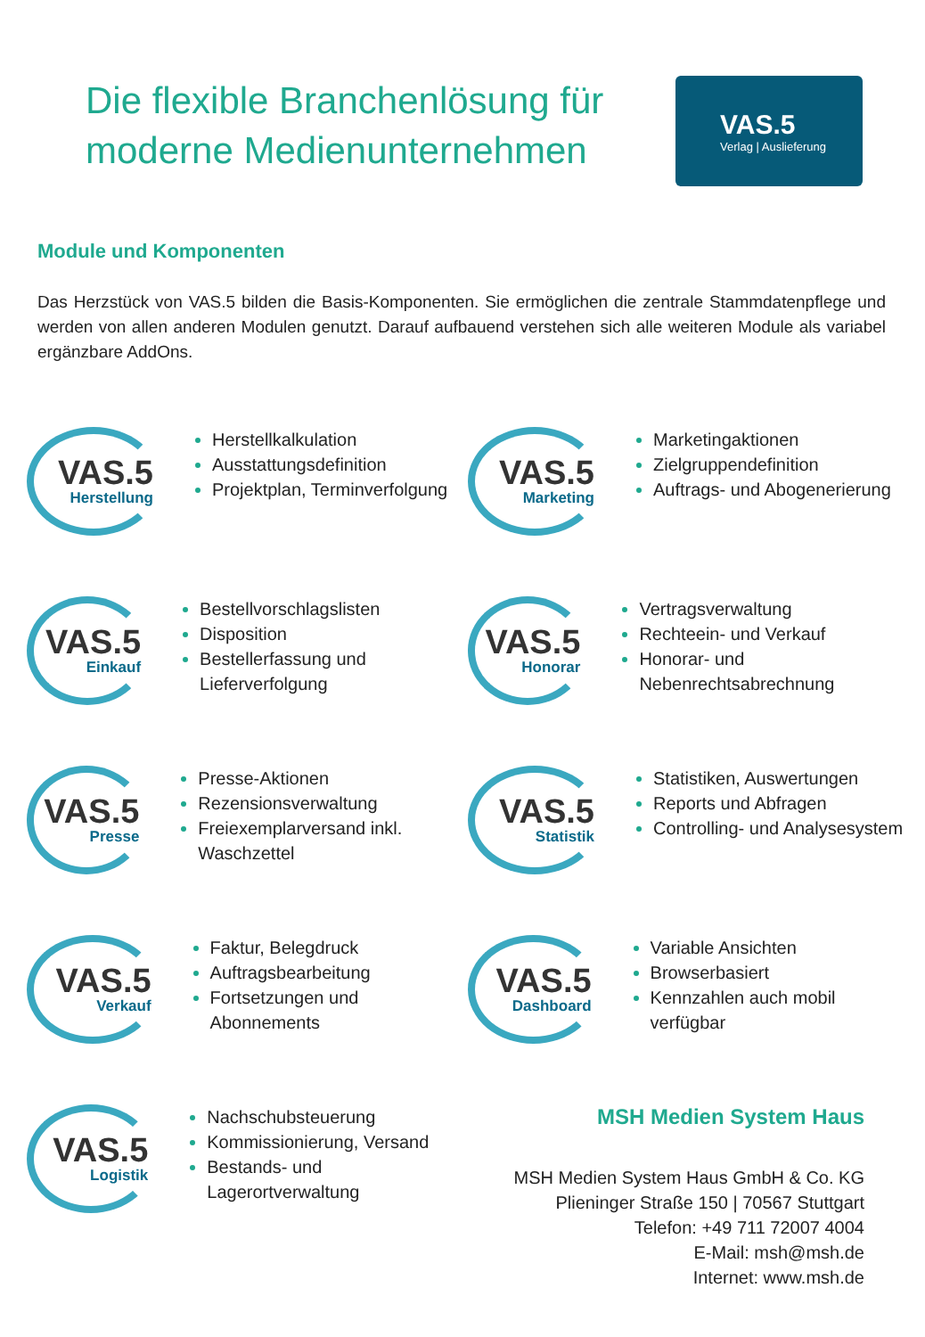Die flexible Branchenlösung für
moderne Medienunternehmen
VAS.5
Verlag | Auslieferung
Module und Komponenten
Das Herzstück von VAS.5 bilden die Basis-Komponenten. Sie ermöglichen die zentrale Stammdatenpflege und werden von allen anderen Modulen genutzt. Darauf aufbauend verstehen sich alle weiteren Module als variabel ergänzbare AddOns.
VAS.5
Herstellung
Herstellkalkulation
Ausstattungsdefinition
Projektplan, Terminverfolgung
VAS.5
Marketing
Marketingaktionen
Zielgruppendefinition
Auftrags- und Abogenerierung
VAS.5
Einkauf
Bestellvorschlagslisten
Disposition
Bestellerfassung und Lieferverfolgung
VAS.5
Honorar
Vertragsverwaltung
Rechteein- und Verkauf
Honorar- und Nebenrechtsabrechnung
VAS.5
Presse
Presse-Aktionen
Rezensionsverwaltung
Freiexemplarversand inkl. Waschzettel
VAS.5
Statistik
Statistiken, Auswertungen
Reports und Abfragen
Controlling- und Analysesystem
VAS.5
Verkauf
Faktur, Belegdruck
Auftragsbearbeitung
Fortsetzungen und Abonnements
VAS.5
Dashboard
Variable Ansichten
Browserbasiert
Kennzahlen auch mobil verfügbar
VAS.5
Logistik
Nachschubsteuerung
Kommissionierung, Versand
Bestands- und Lagerortverwaltung
MSH Medien System Haus
MSH Medien System Haus GmbH & Co. KG
Plieninger Straße 150 | 70567 Stuttgart
Telefon: +49 711 72007 4004
E-Mail: msh@msh.de
Internet: www.msh.de